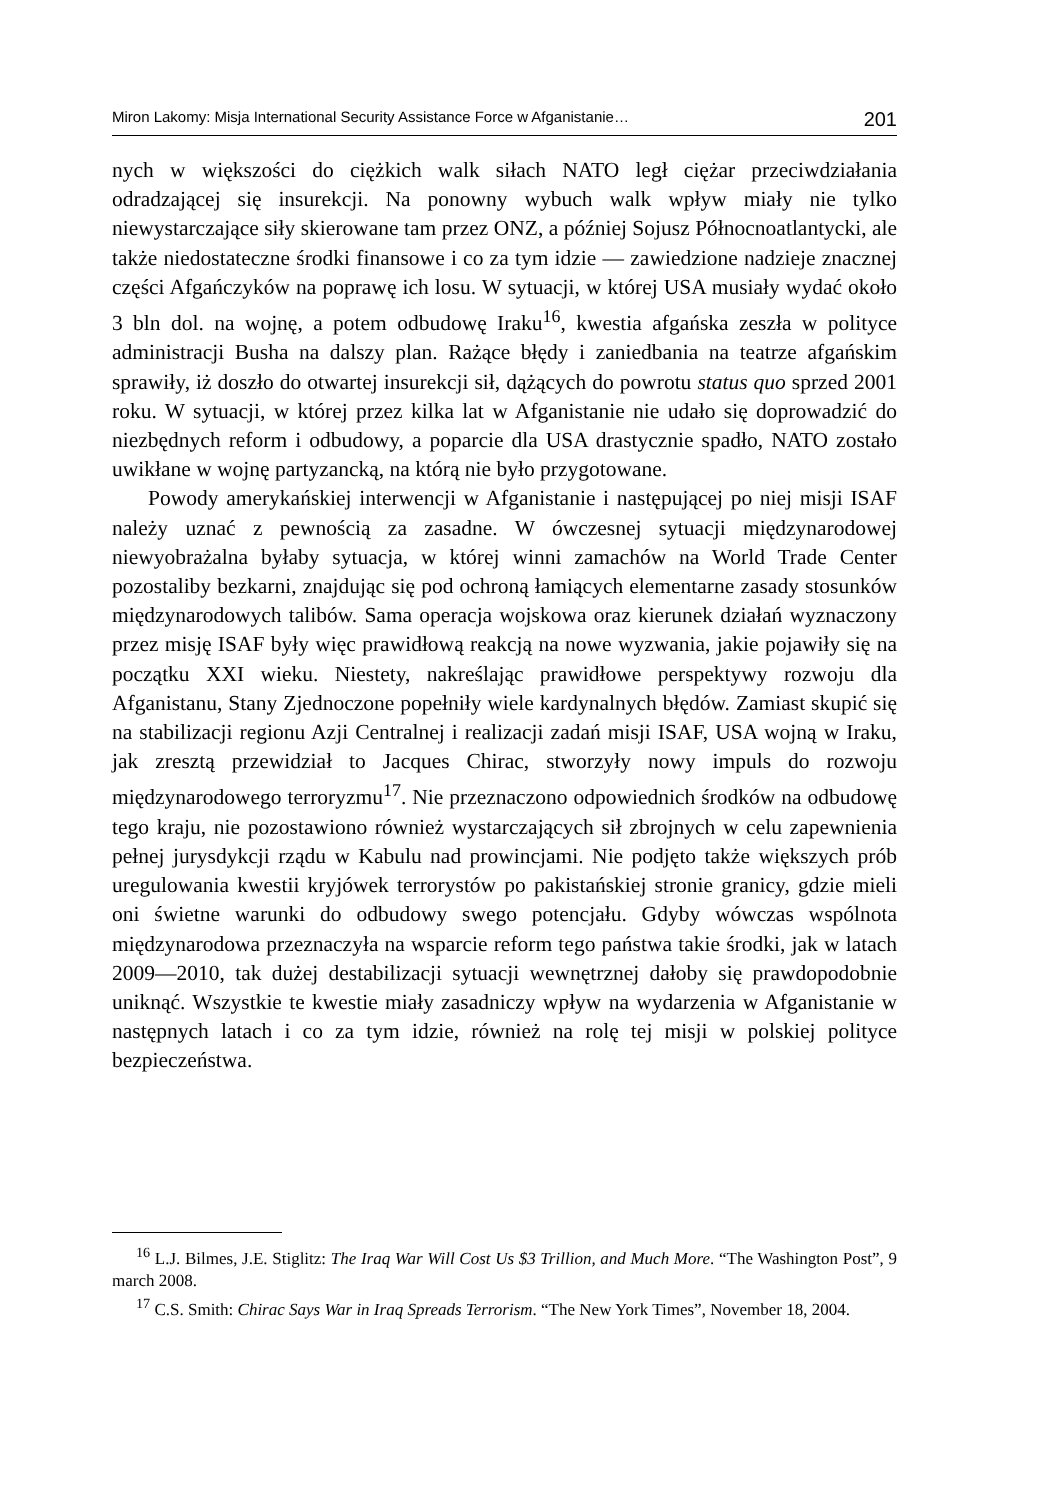Miron Lakomy: Misja International Security Assistance Force w Afganistanie… 201
nych w większości do ciężkich walk siłach NATO legł ciężar przeciwdziałania odradzającej się insurekcji. Na ponowny wybuch walk wpływ miały nie tylko niewystarczające siły skierowane tam przez ONZ, a później Sojusz Północnoatlantycki, ale także niedostateczne środki finansowe i co za tym idzie — zawiedzione nadzieje znacznej części Afgańczyków na poprawę ich losu. W sytuacji, w której USA musiały wydać około 3 bln dol. na wojnę, a potem odbudowę Iraku<sup>16</sup>, kwestia afgańska zeszła w polityce administracji Busha na dalszy plan. Rażące błędy i zaniedbania na teatrze afgańskim sprawiły, iż doszło do otwartej insurekcji sił, dążących do powrotu status quo sprzed 2001 roku. W sytuacji, w której przez kilka lat w Afganistanie nie udało się doprowadzić do niezbędnych reform i odbudowy, a poparcie dla USA drastycznie spadło, NATO zostało uwikłane w wojnę partyzancką, na którą nie było przygotowane.
Powody amerykańskiej interwencji w Afganistanie i następującej po niej misji ISAF należy uznać z pewnością za zasadne. W ówczesnej sytuacji międzynarodowej niewyobrażalna byłaby sytuacja, w której winni zamachów na World Trade Center pozostaliby bezkarni, znajdując się pod ochroną łamiących elementarne zasady stosunków międzynarodowych talibów. Sama operacja wojskowa oraz kierunek działań wyznaczony przez misję ISAF były więc prawidłową reakcją na nowe wyzwania, jakie pojawiły się na początku XXI wieku. Niestety, nakreślając prawidłowe perspektywy rozwoju dla Afganistanu, Stany Zjednoczone popełniły wiele kardynalnych błędów. Zamiast skupić się na stabilizacji regionu Azji Centralnej i realizacji zadań misji ISAF, USA wojną w Iraku, jak zresztą przewidział to Jacques Chirac, stworzyły nowy impuls do rozwoju międzynarodowego terroryzmu<sup>17</sup>. Nie przeznaczono odpowiednich środków na odbudowę tego kraju, nie pozostawiono również wystarczających sił zbrojnych w celu zapewnienia pełnej jurysdykcji rządu w Kabulu nad prowincjami. Nie podjęto także większych prób uregulowania kwestii kryjówek terrorystów po pakistańskiej stronie granicy, gdzie mieli oni świetne warunki do odbudowy swego potencjału. Gdyby wówczas wspólnota międzynarodowa przeznaczyła na wsparcie reform tego państwa takie środki, jak w latach 2009—2010, tak dużej destabilizacji sytuacji wewnętrznej dałoby się prawdopodobnie uniknąć. Wszystkie te kwestie miały zasadniczy wpływ na wydarzenia w Afganistanie w następnych latach i co za tym idzie, również na rolę tej misji w polskiej polityce bezpieczeństwa.
<sup>16</sup> L.J. Bilmes, J.E. Stiglitz: The Iraq War Will Cost Us $3 Trillion, and Much More. “The Washington Post”, 9 march 2008.
<sup>17</sup> C.S. Smith: Chirac Says War in Iraq Spreads Terrorism. “The New York Times”, November 18, 2004.